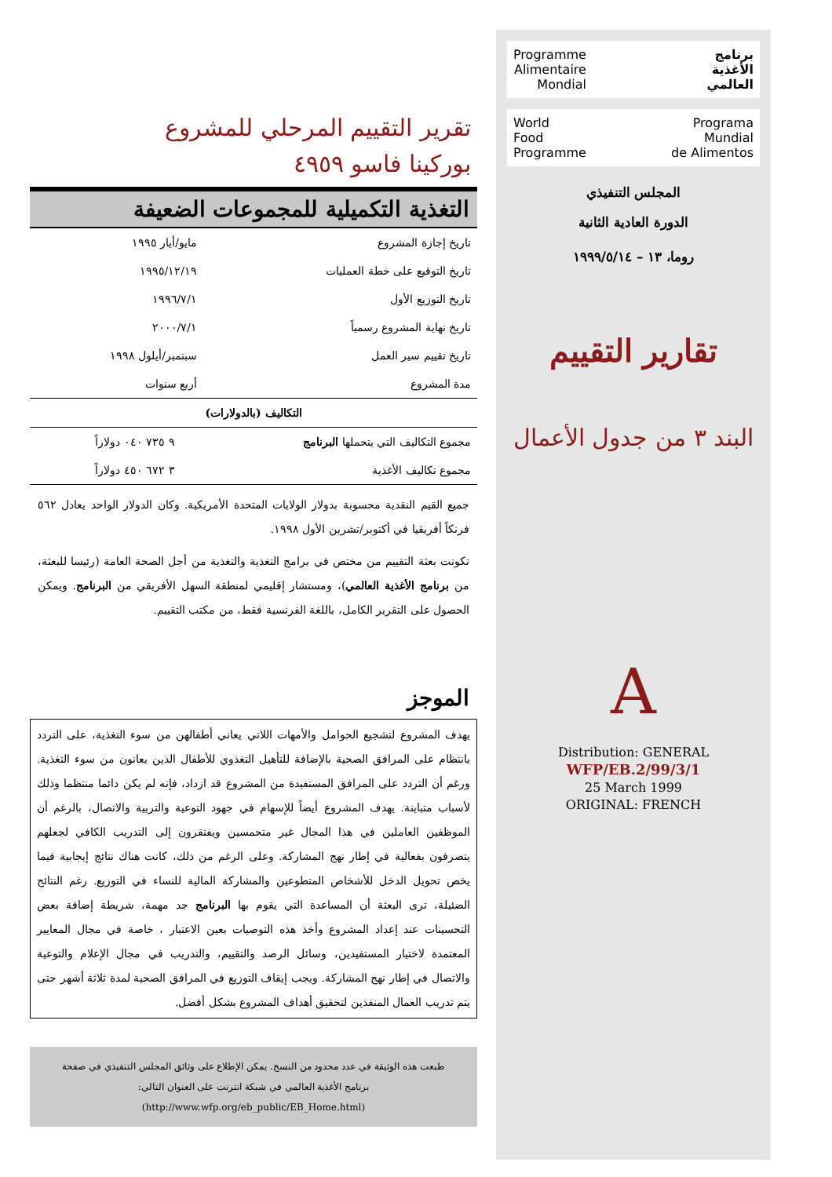تقرير التقييم المرحلي للمشروع
بوركينا فاسو ٤٩٥٩
التغذية التكميلية للمجموعات الضعيفة
| تاريخ إجازة المشروع | مايو/أيار ١٩٩٥ |
| تاريخ التوقيع على خطة العمليات | ١٩٩٥/١٢/١٩ |
| تاريخ التوزيع الأول | ١٩٩٦/٧/١ |
| تاريخ نهاية المشروع رسمياً | ٢٠٠٠/٧/١ |
| تاريخ تقييم سير العمل | سبتمبر/أيلول ١٩٩٨ |
| مدة المشروع | أربع سنوات |
التكاليف (بالدولارات)
| مجموع التكاليف التي يتحملها البرنامج | ٩ ٧٣٥ ٠٤٠ دولاراً |
| مجموع تكاليف الأغذية | ٣ ٦٧٢ ٤٥٠ دولاراً |
جميع القيم النقدية محسوبة بدولار الولايات المتحدة الأمريكية. وكان الدولار الواحد يعادل ٥٦٢ فرنكاً أفريقيا في أكتوبر/تشرين الأول ١٩٩٨.
تكونت بعثة التقييم من مختص في برامج التغذية والتغذية من أجل الصحة العامة (رئيسا للبعثة، من برنامج الأغذية العالمي)، ومستشار إقليمي لمنطقة السهل الأفريقي من البرنامج. ويمكن الحصول على التقرير الكامل، باللغة الفرنسية فقط، من مكتب التقييم.
الموجز
يهدف المشروع لتشجيع الحوامل والأمهات اللاتي يعاني أطفالهن من سوء التغذية، على التردد بانتظام على المرافق الصحية بالإضافة للتأهيل التغذوي للأطفال الذين يعانون من سوء التغذية. ورغم أن التردد على المرافق المستفيدة من المشروع قد ازداد، فإنه لم يكن دائما منتظما وذلك لأسباب متباينة. يهدف المشروع أيضاً للإسهام في جهود التوعية والتربية والاتصال، بالرغم أن الموظفين العاملين في هذا المجال غير متحمسين ويفتقرون إلى التدريب الكافي لجعلهم يتصرفون بفعالية في إطار نهج المشاركة. وعلى الرغم من ذلك، كانت هناك نتائج إيجابية فيما يخص تحويل الدخل للأشخاص المتطوعين والمشاركة المالية للنساء في التوزيع. رغم النتائج الضئيلة، ترى البعثة أن المساعدة التي يقوم بها البرنامج جد مهمة، شريطة إضافة بعض التحسينات عند إعداد المشروع وأخذ هذه التوصيات بعين الاعتبار ، خاصة في مجال المعايير المعتمدة لاختيار المستفيدين، وسائل الرصد والتقييم، والتدريب في مجال الإعلام والتوعية والاتصال في إطار نهج المشاركة. ويجب إيقاف التوزيع في المرافق الصحية لمدة ثلاثة أشهر حتى يتم تدريب العمال المنفذين لتحقيق أهداف المشروع بشكل أفضل.
طبعت هذه الوثيقة في عدد محدود من النسخ. يمكن الإطلاع على وثائق المجلس التنفيذي في صفحة برنامج الأغذية العالمي في شبكة انترنت على العنوان التالي: (http://www.wfp.org/eb_public/EB_Home.html)
برنامج
الأغذية
العالمي
Programme
Alimentaire
Mondial
Programa
Mundial
de Alimentos
World
Food
Programme
المجلس التنفيذي
الدورة العادية الثانية
روما، ١٣ – ١٩٩٩/٥/١٤
تقارير التقييم
البند ٣ من جدول الأعمال
A
Distribution: GENERAL
WFP/EB.2/99/3/1
25 March 1999
ORIGINAL: FRENCH